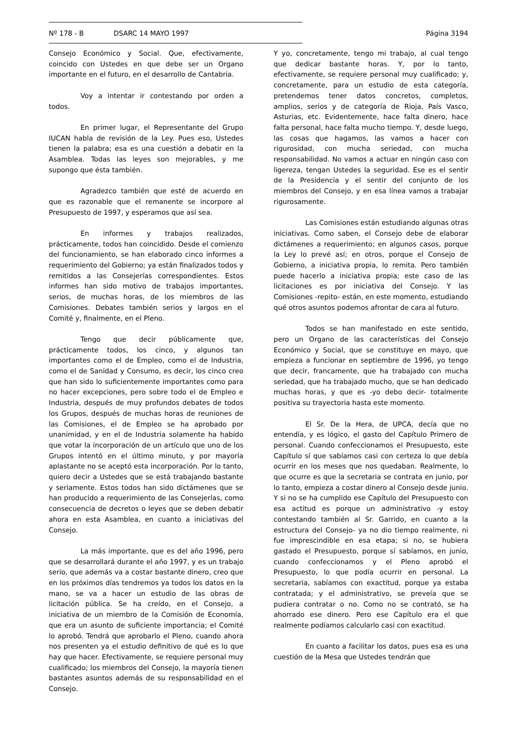Nº 178 - B DSARC 14 MAYO 1997 Página 3194
Consejo Económico y Social. Que, efectivamente, coincido con Ustedes en que debe ser un Organo importante en el futuro, en el desarrollo de Cantabria.
Voy a intentar ir contestando por orden a todos.
En primer lugar, el Representante del Grupo IUCAN habla de revisión de la Ley. Pues eso, Ustedes tienen la palabra; esa es una cuestión a debatir en la Asamblea. Todas las leyes son mejorables, y me supongo que ésta también.
Agradezco también que esté de acuerdo en que es razonable que el remanente se incorpore al Presupuesto de 1997, y esperamos que así sea.
En informes y trabajos realizados, prácticamente, todos han coincidido. Desde el comienzo del funcionamiento, se han elaborado cinco informes a requerimiento del Gobierno; ya están finalizados todos y remitidos a las Consejerías correspondientes. Estos informes han sido motivo de trabajos importantes, serios, de muchas horas, de los miembros de las Comisiones. Debates también serios y largos en el Comité y, finalmente, en el Pleno.
Tengo que decir públicamente que, prácticamente todos, los cinco, y algunos tan importantes como el de Empleo, como el de Industria, como el de Sanidad y Consumo, es decir, los cinco creo que han sido lo suficientemente importantes como para no hacer excepciones, pero sobre todo el de Empleo e Industria, después de muy profundos debates de todos los Grupos, después de muchas horas de reuniones de las Comisiones, el de Empleo se ha aprobado por unanimidad, y en el de Industria solamente ha habido que votar la incorporación de un artículo que uno de los Grupos intentó en el último minuto, y por mayoría aplastante no se aceptó esta incorporación. Por lo tanto, quiero decir a Ustedes que se está trabajando bastante y seriamente. Estos todos han sido dictámenes que se han producido a requerimiento de las Consejerías, como consecuencia de decretos o leyes que se deben debatir ahora en esta Asamblea, en cuanto a iniciativas del Consejo.
La más importante, que es del año 1996, pero que se desarrollará durante el año 1997, y es un trabajo serio, que además va a costar bastante dinero, creo que en los próximos días tendremos ya todos los datos en la mano, se va a hacer un estudio de las obras de licitación pública. Se ha creído, en el Consejo, a iniciativa de un miembro de la Comisión de Economía, que era un asunto de suficiente importancia; el Comité lo aprobó. Tendrá que aprobarlo el Pleno, cuando ahora nos presenten ya el estudio definitivo de qué es lo que hay que hacer. Efectivamente, se requiere personal muy cualificado; los miembros del Consejo, la mayoría tienen bastantes asuntos además de su responsabilidad en el Consejo.
Y yo, concretamente, tengo mi trabajo, al cual tengo que dedicar bastante horas. Y, por lo tanto, efectivamente, se requiere personal muy cualificado; y, concretamente, para un estudio de esta categoría, pretendemos tener datos concretos, completos, amplios, serios y de categoría de Rioja, País Vasco, Asturias, etc. Evidentemente, hace falta dinero, hace falta personal, hace falta mucho tiempo. Y, desde luego, las cosas que hagamos, las vamos a hacer con rigurosidad, con mucha seriedad, con mucha responsabilidad. No vamos a actuar en ningún caso con ligereza, tengan Ustedes la seguridad. Ese es el sentir de la Presidencia y el sentir del conjunto de los miembros del Consejo, y en esa línea vamos a trabajar rigurosamente.
Las Comisiones están estudiando algunas otras iniciativas. Como saben, el Consejo debe de elaborar dictámenes a requerimiento; en algunos casos, porque la Ley lo prevé así; en otros, porque el Consejo de Gobierno, a iniciativa propia, lo remita. Pero también puede hacerlo a iniciativa propia; este caso de las licitaciones es por iniciativa del Consejo. Y las Comisiones -repito- están, en este momento, estudiando qué otros asuntos podemos afrontar de cara al futuro.
Todos se han manifestado en este sentido, pero un Organo de las características del Consejo Económico y Social, que se constituye en mayo, que empieza a funcionar en septiembre de 1996, yo tengo que decir, francamente, que ha trabajado con mucha seriedad, que ha trabajado mucho, que se han dedicado muchas horas, y que es -yo debo decir- totalmente positiva su trayectoria hasta este momento.
El Sr. De la Hera, de UPCA, decía que no entendía, y es lógico, el gasto del Capítulo Primero de personal. Cuando confeccionamos el Presupuesto, este Capítulo sí que sabíamos casi con certeza lo que debía ocurrir en los meses que nos quedaban. Realmente, lo que ocurre es que la secretaria se contrata en junio, por lo tanto, empieza a costar dinero al Consejo desde junio. Y si no se ha cumplido ese Capítulo del Presupuesto con esa actitud es porque un administrativo -y estoy contestando también al Sr. Garrido, en cuanto a la estructura del Consejo- ya no dio tiempo realmente, ni fue imprescindible en esa etapa; si no, se hubiera gastado el Presupuesto, porque sí sabíamos, en junio, cuando confeccionamos y el Pleno aprobó el Presupuesto, lo que podía ocurrir en personal. La secretaria, sabíamos con exactitud, porque ya estaba contratada; y el administrativo, se preveía que se pudiera contratar o no. Como no se contrató, se ha ahorrado ese dinero. Pero ese Capítulo era el que realmente podíamos calcularlo casi con exactitud.
En cuanto a facilitar los datos, pues esa es una cuestión de la Mesa que Ustedes tendrán que